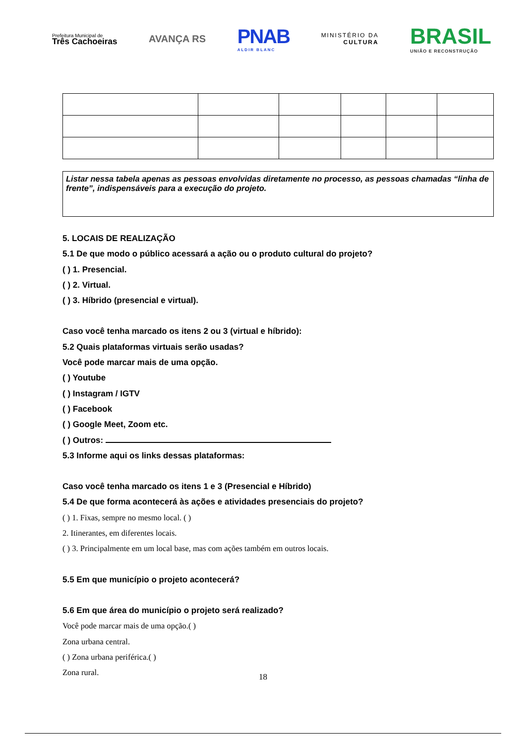Prefeitura Municipal de
Três Cachoeiras
AVANÇA RS
PNAB
ALDIR BLANC
MINISTÉRIO DA
CULTURA
BRASIL
UNIÃO E RECONSTRUÇÃO
Listar nessa tabela apenas as pessoas envolvidas diretamente no processo, as pessoas chamadas “linha de frente”, indispensáveis para a execução do projeto.
5. LOCAIS DE REALIZAÇÃO
5.1 De que modo o público acessará a ação ou o produto cultural do projeto?
( ) 1. Presencial.
( ) 2. Virtual.
( ) 3. Híbrido (presencial e virtual).
Caso você tenha marcado os itens 2 ou 3 (virtual e híbrido):
5.2 Quais plataformas virtuais serão usadas?
Você pode marcar mais de uma opção.
( ) Youtube
( ) Instagram / IGTV
( ) Facebook
( ) Google Meet, Zoom etc.
( ) Outros:
5.3 Informe aqui os links dessas plataformas:
Caso você tenha marcado os itens 1 e 3 (Presencial e Híbrido)
5.4 De que forma acontecerá às ações e atividades presenciais do projeto?
( ) 1. Fixas, sempre no mesmo local. ( )
2. Itinerantes, em diferentes locais.
( ) 3. Principalmente em um local base, mas com ações também em outros locais.
5.5 Em que município o projeto acontecerá?
5.6 Em que área do município o projeto será realizado?
Você pode marcar mais de uma opção.( )
Zona urbana central.
( ) Zona urbana periférica.( )
Zona rural.
18